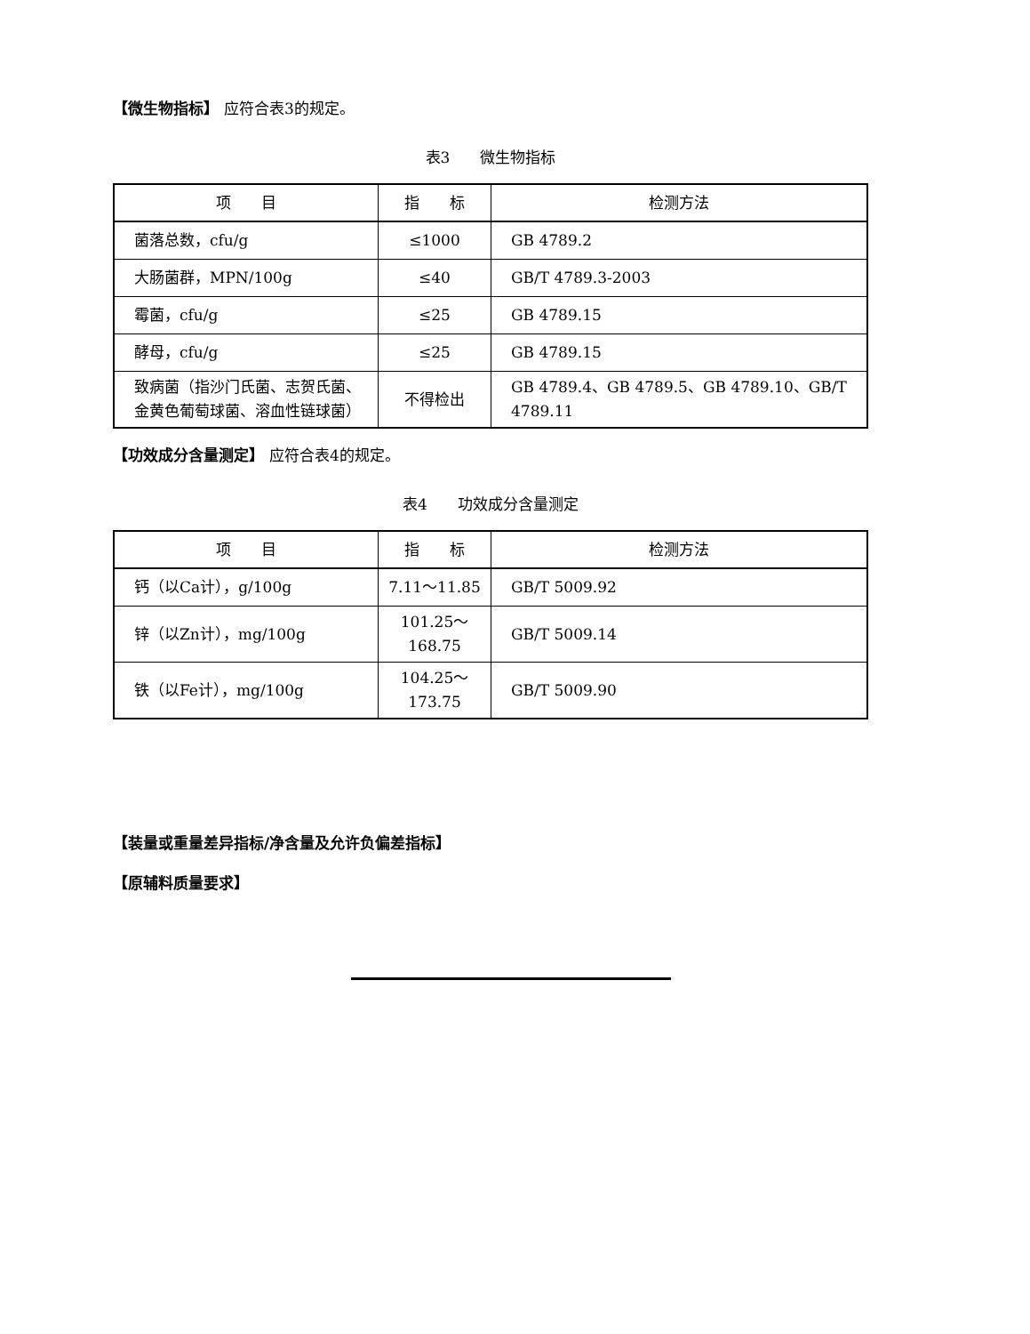【微生物指标】 应符合表3的规定。
表3　　微生物指标
| 项 目 | 指 标 | 检测方法 |
| --- | --- | --- |
| 菌落总数，cfu/g | ≤1000 | GB 4789.2 |
| 大肠菌群，MPN/100g | ≤40 | GB/T 4789.3-2003 |
| 霉菌，cfu/g | ≤25 | GB 4789.15 |
| 酵母，cfu/g | ≤25 | GB 4789.15 |
| 致病菌（指沙门氏菌、志贺氏菌、金黄色葡萄球菌、溶血性链球菌） | 不得检出 | GB 4789.4、GB 4789.5、GB 4789.10、GB/T 4789.11 |
【功效成分含量测定】 应符合表4的规定。
表4　　功效成分含量测定
| 项 目 | 指 标 | 检测方法 |
| --- | --- | --- |
| 钙（以Ca计），g/100g | 7.11～11.85 | GB/T 5009.92 |
| 锌（以Zn计），mg/100g | 101.25～168.75 | GB/T 5009.14 |
| 铁（以Fe计），mg/100g | 104.25～173.75 | GB/T 5009.90 |
【装量或重量差异指标/净含量及允许负偏差指标】
【原辅料质量要求】